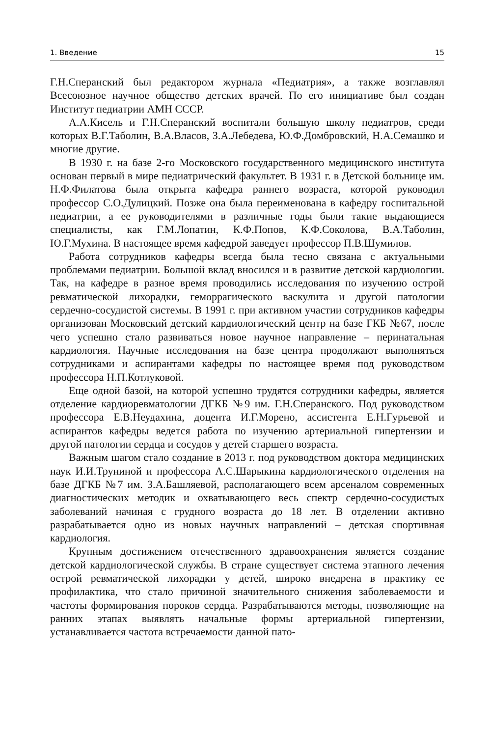1. Введение 15
Г.Н.Сперанский был редактором журнала «Педиатрия», а также возглавлял Всесоюзное научное общество детских врачей. По его инициативе был создан Институт педиатрии АМН СССР.
А.А.Кисель и Г.Н.Сперанский воспитали большую школу педиатров, среди которых В.Г.Таболин, В.А.Власов, З.А.Лебедева, Ю.Ф.Домбровский, Н.А.Семашко и многие другие.
В 1930 г. на базе 2-го Московского государственного медицинского института основан первый в мире педиатрический факультет. В 1931 г. в Детской больнице им. Н.Ф.Филатова была открыта кафедра раннего возраста, которой руководил профессор С.О.Дулицкий. Позже она была переименована в кафедру госпитальной педиатрии, а ее руководителями в различные годы были такие выдающиеся специалисты, как Г.М.Лопатин, К.Ф.Попов, К.Ф.Соколова, В.А.Таболин, Ю.Г.Мухина. В настоящее время кафедрой заведует профессор П.В.Шумилов.
Работа сотрудников кафедры всегда была тесно связана с актуальными проблемами педиатрии. Большой вклад вносился и в развитие детской кардиологии. Так, на кафедре в разное время проводились исследования по изучению острой ревматической лихорадки, геморрагического васкулита и другой патологии сердечно-сосудистой системы. В 1991 г. при активном участии сотрудников кафедры организован Московский детский кардиологический центр на базе ГКБ №67, после чего успешно стало развиваться новое научное направление – перинатальная кардиология. Научные исследования на базе центра продолжают выполняться сотрудниками и аспирантами кафедры по настоящее время под руководством профессора Н.П.Котлуковой.
Еще одной базой, на которой успешно трудятся сотрудники кафедры, является отделение кардиоревматологии ДГКБ №9 им. Г.Н.Сперанского. Под руководством профессора Е.В.Неудахина, доцента И.Г.Морено, ассистента Е.Н.Гурьевой и аспирантов кафедры ведется работа по изучению артериальной гипертензии и другой патологии сердца и сосудов у детей старшего возраста.
Важным шагом стало создание в 2013 г. под руководством доктора медицинских наук И.И.Труниной и профессора А.С.Шарыкина кардиологического отделения на базе ДГКБ №7 им. З.А.Башляевой, располагающего всем арсеналом современных диагностических методик и охватывающего весь спектр сердечно-сосудистых заболеваний начиная с грудного возраста до 18 лет. В отделении активно разрабатывается одно из новых научных направлений – детская спортивная кардиология.
Крупным достижением отечественного здравоохранения является создание детской кардиологической службы. В стране существует система этапного лечения острой ревматической лихорадки у детей, широко внедрена в практику ее профилактика, что стало причиной значительного снижения заболеваемости и частоты формирования пороков сердца. Разрабатываются методы, позволяющие на ранних этапах выявлять начальные формы артериальной гипертензии, устанавливается частота встречаемости данной пато-